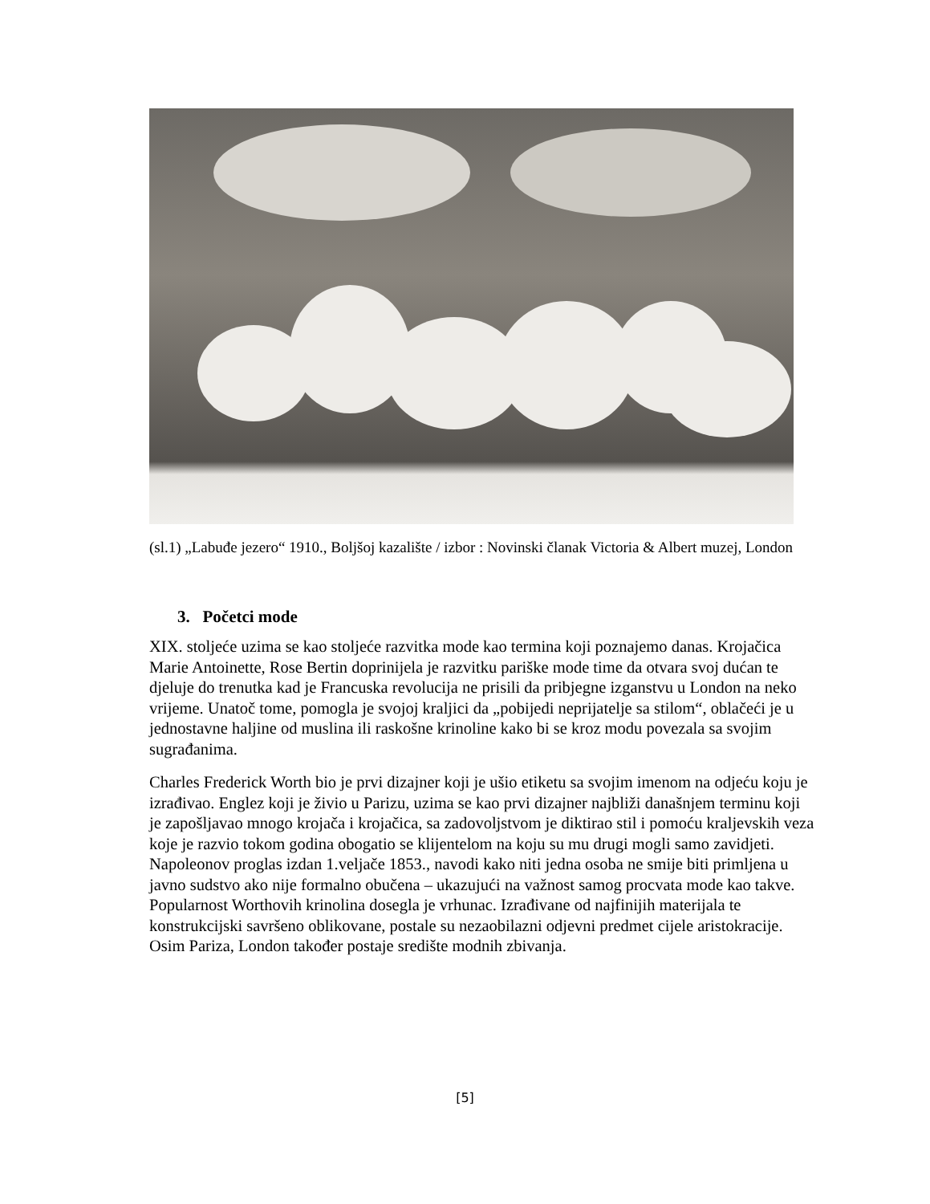(sl.1) „Labuđe jezero“ 1910., Boljšoj kazalište / izbor : Novinski članak Victoria & Albert muzej, London
3. Početci mode
XIX. stoljeće uzima se kao stoljeće razvitka mode kao termina koji poznajemo danas. Krojačica Marie Antoinette, Rose Bertin doprinijela je razvitku pariške mode time da otvara svoj dućan te djeluje do trenutka kad je Francuska revolucija ne prisili da pribjegne izganstvu u London na neko vrijeme. Unatoč tome, pomogla je svojoj kraljici da „pobijedi neprijatelje sa stilom“, oblačeći je u jednostavne haljine od muslina ili raskošne krinoline kako bi se kroz modu povezala sa svojim sugrađanima.
Charles Frederick Worth bio je prvi dizajner koji je ušio etiketu sa svojim imenom na odjeću koju je izrađivao. Englez koji je živio u Parizu, uzima se kao prvi dizajner najbliži današnjem terminu koji je zapošljavao mnogo krojača i krojačica, sa zadovoljstvom je diktirao stil i pomoću kraljevskih veza koje je razvio tokom godina obogatio se klijentelom na koju su mu drugi mogli samo zavidjeti. Napoleonov proglas izdan 1.veljače 1853., navodi kako niti jedna osoba ne smije biti primljena u javno sudstvo ako nije formalno obučena – ukazujući na važnost samog procvata mode kao takve. Popularnost Worthovih krinolina dosegla je vrhunac. Izrađivane od najfinijih materijala te konstrukcijski savršeno oblikovane, postale su nezaobilazni odjevni predmet cijele aristokracije. Osim Pariza, London također postaje središte modnih zbivanja.
[5]